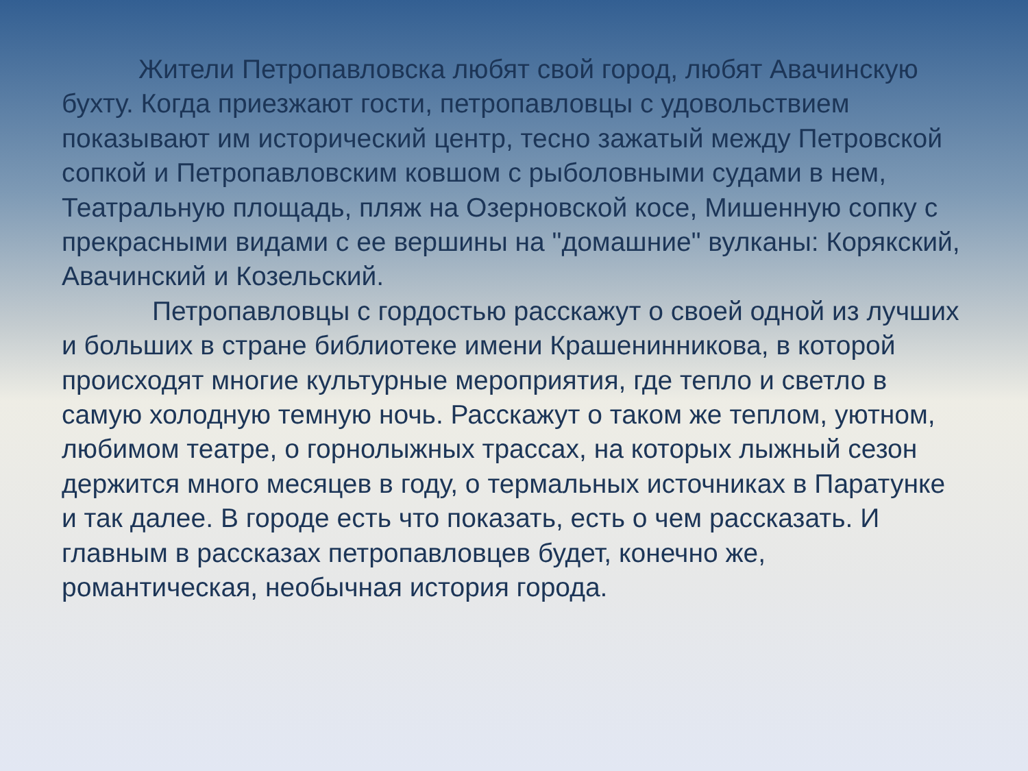Жители Петропавловска любят свой город, любят Авачинскую бухту. Когда приезжают гости, петропавловцы с удовольствием показывают им исторический центр, тесно зажатый между Петровской сопкой и Петропавловским ковшом с рыболовными судами в нем, Театральную площадь, пляж на Озерновской косе, Мишенную сопку с прекрасными видами с ее вершины на "домашние" вулканы: Корякский, Авачинский и Козельский.
Петропавловцы с гордостью расскажут о своей одной из лучших и больших в стране библиотеке имени Крашенинникова, в которой происходят многие культурные мероприятия, где тепло и светло в самую холодную темную ночь. Расскажут о таком же теплом, уютном, любимом театре, о горнолыжных трассах, на которых лыжный сезон держится много месяцев в году, о термальных источниках в Паратунке и так далее. В городе есть что показать, есть о чем рассказать. И главным в рассказах петропавловцев будет, конечно же, романтическая, необычная история города.